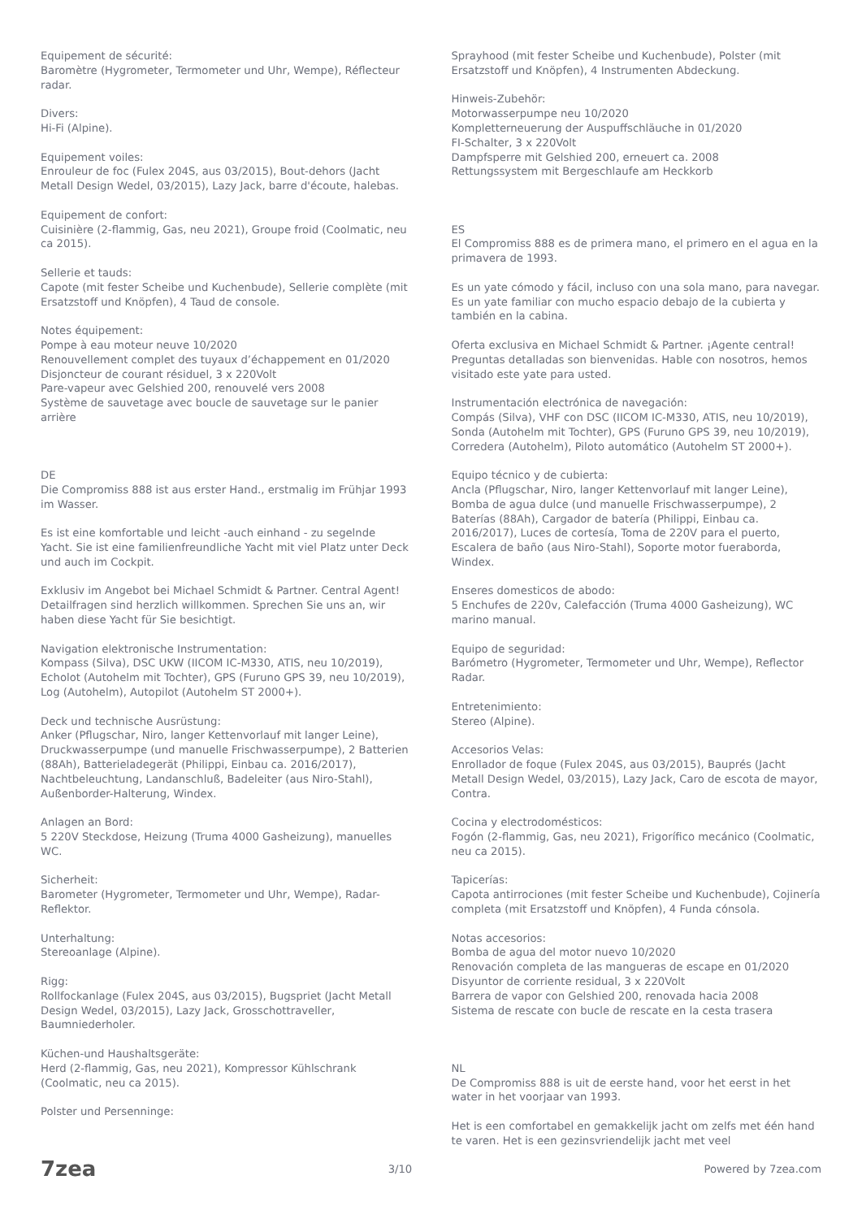Equipement de sécurité:
Baromètre (Hygrometer, Termometer und Uhr, Wempe), Réflecteur radar.
Divers:
Hi-Fi (Alpine).
Equipement voiles:
Enrouleur de foc (Fulex 204S, aus 03/2015), Bout-dehors (Jacht Metall Design Wedel, 03/2015), Lazy Jack, barre d'écoute, halebas.
Equipement de confort:
Cuisinière (2-flammig, Gas, neu 2021), Groupe froid (Coolmatic, neu ca 2015).
Sellerie et tauds:
Capote (mit fester Scheibe und Kuchenbude), Sellerie complète (mit Ersatzstoff und Knöpfen), 4 Taud de console.
Notes équipement:
Pompe à eau moteur neuve 10/2020
Renouvellement complet des tuyaux d’échappement en 01/2020
Disjoncteur de courant résiduel, 3 x 220Volt
Pare-vapeur avec Gelshied 200, renouvelé vers 2008
Système de sauvetage avec boucle de sauvetage sur le panier arrière
DE
Die Compromiss 888 ist aus erster Hand., erstmalig im Frühjar 1993 im Wasser.
Es ist eine komfortable und leicht -auch einhand - zu segelnde Yacht. Sie ist eine familienfreundliche Yacht mit viel Platz unter Deck und auch im Cockpit.
Exklusiv im Angebot bei Michael Schmidt & Partner. Central Agent! Detailfragen sind herzlich willkommen. Sprechen Sie uns an, wir haben diese Yacht für Sie besichtigt.
Navigation elektronische Instrumentation:
Kompass (Silva), DSC UKW (IICOM IC-M330, ATIS, neu 10/2019), Echolot (Autohelm mit Tochter), GPS (Furuno GPS 39, neu 10/2019), Log (Autohelm), Autopilot (Autohelm ST 2000+).
Deck und technische Ausrüstung:
Anker (Pflugschar, Niro, langer Kettenvorlauf mit langer Leine), Druckwasserpumpe (und manuelle Frischwasserpumpe), 2 Batterien (88Ah), Batterieladegerät (Philippi, Einbau ca. 2016/2017), Nachtbeleuchtung, Landanschluß, Badeleiter (aus Niro-Stahl), Außenborder-Halterung, Windex.
Anlagen an Bord:
5 220V Steckdose, Heizung (Truma 4000 Gasheizung), manuelles WC.
Sicherheit:
Barometer (Hygrometer, Termometer und Uhr, Wempe), Radar-Reflektor.
Unterhaltung:
Stereoanlage (Alpine).
Rigg:
Rollfockanlage (Fulex 204S, aus 03/2015), Bugspriet (Jacht Metall Design Wedel, 03/2015), Lazy Jack, Grosschottraveller, Baumniederholer.
Küchen-und Haushaltsgeräte:
Herd (2-flammig, Gas, neu 2021), Kompressor Kühlschrank (Coolmatic, neu ca 2015).
Polster und Persenninge:
Sprayhood (mit fester Scheibe und Kuchenbude), Polster (mit Ersatzstoff und Knöpfen), 4 Instrumenten Abdeckung.
Hinweis-Zubehör:
Motorwasserpumpe neu 10/2020
Kompletterneuerung der Auspuffschläuche in 01/2020
FI-Schalter, 3 x 220Volt
Dampfsperre mit Gelshied 200, erneuert ca. 2008
Rettungssystem mit Bergeschlaufe am Heckkorb
ES
El Compromiss 888 es de primera mano, el primero en el agua en la primavera de 1993.
Es un yate cómodo y fácil, incluso con una sola mano, para navegar. Es un yate familiar con mucho espacio debajo de la cubierta y también en la cabina.
Oferta exclusiva en Michael Schmidt & Partner. ¡Agente central! Preguntas detalladas son bienvenidas. Hable con nosotros, hemos visitado este yate para usted.
Instrumentación electrónica de navegación:
Compás (Silva), VHF con DSC (IICOM IC-M330, ATIS, neu 10/2019), Sonda (Autohelm mit Tochter), GPS (Furuno GPS 39, neu 10/2019), Corredera (Autohelm), Piloto automático (Autohelm ST 2000+).
Equipo técnico y de cubierta:
Ancla (Pflugschar, Niro, langer Kettenvorlauf mit langer Leine), Bomba de agua dulce (und manuelle Frischwasserpumpe), 2 Baterías (88Ah), Cargador de batería (Philippi, Einbau ca. 2016/2017), Luces de cortesía, Toma de 220V para el puerto, Escalera de baño (aus Niro-Stahl), Soporte motor fueraborda, Windex.
Enseres domesticos de abodo:
5 Enchufes de 220v, Calefacción (Truma 4000 Gasheizung), WC marino manual.
Equipo de seguridad:
Barómetro (Hygrometer, Termometer und Uhr, Wempe), Reflector Radar.
Entretenimiento:
Stereo (Alpine).
Accesorios Velas:
Enrollador de foque (Fulex 204S, aus 03/2015), Bauprés (Jacht Metall Design Wedel, 03/2015), Lazy Jack, Caro de escota de mayor, Contra.
Cocina y electrodomésticos:
Fogón (2-flammig, Gas, neu 2021), Frigorífico mecánico (Coolmatic, neu ca 2015).
Tapicerías:
Capota antirrociones (mit fester Scheibe und Kuchenbude), Cojinería completa (mit Ersatzstoff und Knöpfen), 4 Funda cónsola.
Notas accesorios:
Bomba de agua del motor nuevo 10/2020
Renovación completa de las mangueras de escape en 01/2020
Disyuntor de corriente residual, 3 x 220Volt
Barrera de vapor con Gelshied 200, renovada hacia 2008
Sistema de rescate con bucle de rescate en la cesta trasera
NL
De Compromiss 888 is uit de eerste hand, voor het eerst in het water in het voorjaar van 1993.
Het is een comfortabel en gemakkelijk jacht om zelfs met één hand te varen. Het is een gezinsvriendelijk jacht met veel
7zea 3/10 Powered by 7zea.com